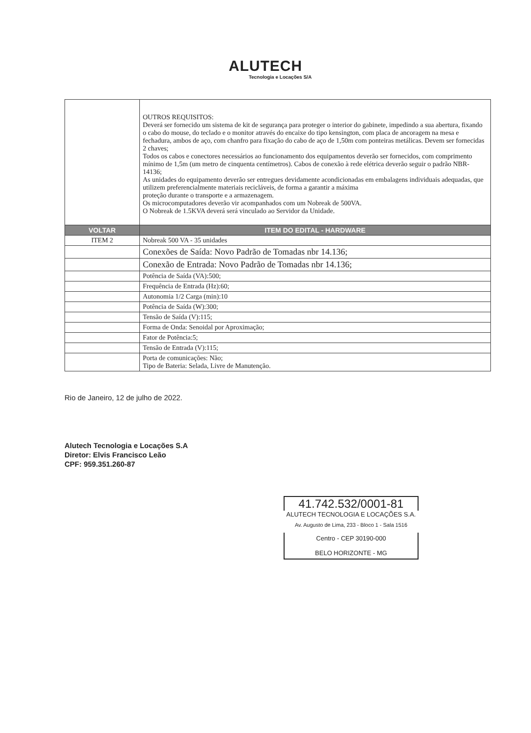ALUTECH
Tecnologia e Locações S/A
| | OUTROS REQUISITOS: Deverá ser fornecido um sistema de kit de segurança para proteger o interior do gabinete, impedindo a sua abertura, fixando o cabo do mouse, do teclado e o monitor através do encaixe do tipo kensington, com placa de ancoragem na mesa e fechadura, ambos de aço, com chanfro para fixação do cabo de aço de 1,50m com ponteiras metálicas. Devem ser fornecidas 2 chaves; Todos os cabos e conectores necessários ao funcionamento dos equipamentos deverão ser fornecidos, com comprimento mínimo de 1,5m (um metro de cinquenta centímetros). Cabos de conexão à rede elétrica deverão seguir o padrão NBR-14136; As unidades do equipamento deverão ser entregues devidamente acondicionadas em embalagens individuais adequadas, que utilizem preferencialmente materiais recicláveis, de forma a garantir a máxima proteção durante o transporte e a armazenagem. Os microcomputadores deverão vir acompanhados com um Nobreak de 500VA. O Nobreak de 1.5KVA deverá será vinculado ao Servidor da Unidade. |
| VOLTAR | ITEM DO EDITAL - HARDWARE |
| ITEM 2 | Nobreak 500 VA - 35 unidades |
| | Conexões de Saída: Novo Padrão de Tomadas nbr 14.136; |
| | Conexão de Entrada: Novo Padrão de Tomadas nbr 14.136; |
| | Potência de Saída (VA):500; |
| | Frequência de Entrada (Hz):60; |
| | Autonomia 1/2 Carga (min):10 |
| | Potência de Saída (W):300; |
| | Tensão de Saída (V):115; |
| | Forma de Onda: Senoidal por Aproximação; |
| | Fator de Potência:5; |
| | Tensão de Entrada (V):115; |
| | Porta de comunicações: Não; Tipo de Bateria: Selada, Livre de Manutenção. |
Rio de Janeiro, 12 de julho de 2022.
Alutech Tecnologia e Locações S.A
Diretor: Elvis Francisco Leão
CPF: 959.351.260-87
41.742.532/0001-81
ALUTECH TECNOLOGIA E LOCAÇÕES S.A.
Av. Augusto de Lima, 233 - Bloco 1 - Sala 1516
Centro - CEP 30190-000
BELO HORIZONTE - MG